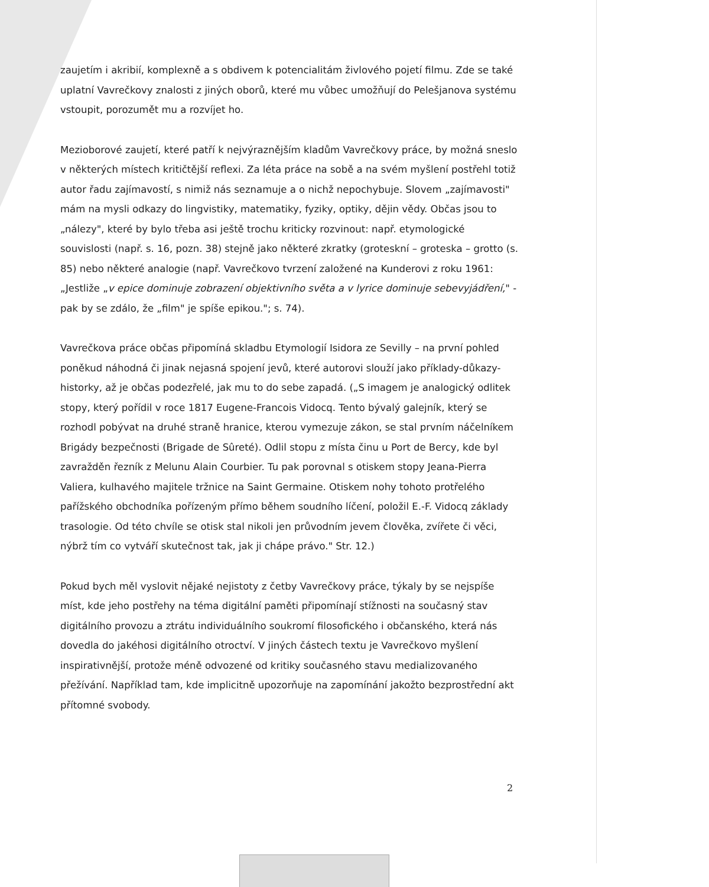zaujetím i akribií, komplexně a s obdivem k potencialitám živlového pojetí filmu. Zde se také uplatní Vavrečkovy znalosti z jiných oborů, které mu vůbec umožňují do Pelešjanova systému vstoupit, porozumět mu a rozvíjet ho.
Mezioborové zaujetí, které patří k nejvýraznějším kladům Vavrečkovy práce, by možná sneslo v některých místech kritičtější reflexi. Za léta práce na sobě a na svém myšlení postřehl totiž autor řadu zajímavostí, s nimiž nás seznamuje a o nichž nepochybuje. Slovem „zajímavosti" mám na mysli odkazy do lingvistiky, matematiky, fyziky, optiky, dějin vědy. Občas jsou to „nálezy", které by bylo třeba asi ještě trochu kriticky rozvinout: např. etymologické souvislosti (např. s. 16, pozn. 38) stejně jako některé zkratky (groteskní – groteska – grotto (s. 85) nebo některé analogie (např. Vavrečkovo tvrzení založené na Kunderovi z roku 1961: „Jestliže „v epice dominuje zobrazení objektivního světa a v lyrice dominuje sebevyjádření," - pak by se zdálo, že „film" je spíše epikou."; s. 74).
Vavrečkova práce občas připomíná skladbu Etymologií Isidora ze Sevilly – na první pohled poněkud náhodná či jinak nejasná spojení jevů, které autorovi slouží jako příklady-důkazy-historky, až je občas podezřelé, jak mu to do sebe zapadá. („S imagem je analogický odlitek stopy, který pořídil v roce 1817 Eugene-Francois Vidocq. Tento bývalý galejník, který se rozhodl pobývat na druhé straně hranice, kterou vymezuje zákon, se stal prvním náčelníkem Brigády bezpečnosti (Brigade de Sûreté). Odlil stopu z místa činu u Port de Bercy, kde byl zavražděn řezník z Melunu Alain Courbier. Tu pak porovnal s otiskem stopy Jeana-Pierra Valiera, kulhavého majitele tržnice na Saint Germaine. Otiskem nohy tohoto protřelého pařížského obchodníka pořízeným přímo během soudního líčení, položil E.-F. Vidocq základy trasologie. Od této chvíle se otisk stal nikoli jen průvodním jevem člověka, zvířete či věci, nýbrž tím co vytváří skutečnost tak, jak ji chápe právo." Str. 12.)
Pokud bych měl vyslovit nějaké nejistoty z četby Vavrečkovy práce, týkaly by se nejspíše míst, kde jeho postřehy na téma digitální paměti připomínají stížnosti na současný stav digitálního provozu a ztrátu individuálního soukromí filosofického i občanského, která nás dovedla do jakéhosi digitálního otroctví. V jiných částech textu je Vavrečkovo myšlení inspirativnější, protože méně odvozené od kritiky současného stavu medializovaného přežívání. Například tam, kde implicitně upozorňuje na zapomínání jakožto bezprostřední akt přítomné svobody.
2